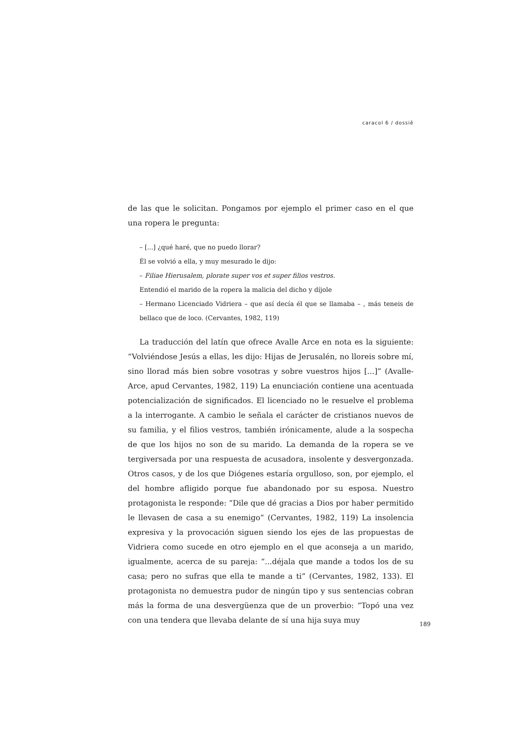caracol 6 / dossiê
de las que le solicitan. Pongamos por ejemplo el primer caso en el que una ropera le pregunta:
– [...] ¿qué haré, que no puedo llorar?
Él se volvió a ella, y muy mesurado le dijo:
– Filiae Hierusalem, plorate super vos et super filios vestros.
Entendió el marido de la ropera la malicia del dicho y díjole
– Hermano Licenciado Vidriera – que así decía él que se llamaba – , más teneis de bellaco que de loco. (Cervantes, 1982, 119)
La traducción del latín que ofrece Avalle Arce en nota es la siguiente: “Volviéndose Jesús a ellas, les dijo: Hijas de Jerusalén, no lloreis sobre mí, sino llorad más bien sobre vosotras y sobre vuestros hijos [...]” (Avalle-Arce, apud Cervantes, 1982, 119) La enunciación contiene una acentuada potencialización de significados. El licenciado no le resuelve el problema a la interrogante. A cambio le señala el carácter de cristianos nuevos de su familia, y el filios vestros, también irónicamente, alude a la sospecha de que los hijos no son de su marido. La demanda de la ropera se ve tergiversada por una respuesta de acusadora, insolente y desvergonzada. Otros casos, y de los que Diógenes estaría orgulloso, son, por ejemplo, el del hombre afligido porque fue abandonado por su esposa. Nuestro protagonista le responde: “Dile que dé gracias a Dios por haber permitido le llevasen de casa a su enemigo” (Cervantes, 1982, 119) La insolencia expresiva y la provocación siguen siendo los ejes de las propuestas de Vidriera como sucede en otro ejemplo en el que aconseja a un marido, igualmente, acerca de su pareja: “...déjala que mande a todos los de su casa; pero no sufras que ella te mande a ti” (Cervantes, 1982, 133). El protagonista no demuestra pudor de ningún tipo y sus sentencias cobran más la forma de una desvergüenza que de un proverbio: “Topó una vez con una tendera que llevaba delante de sí una hija suya muy
189